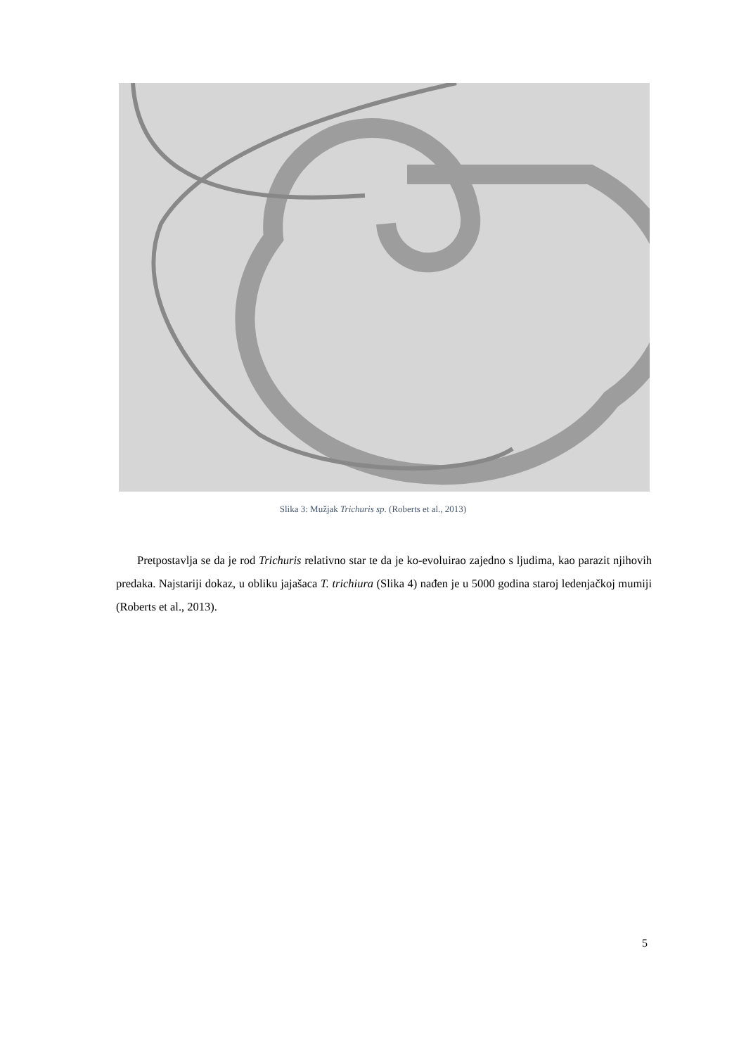Slika 3: Mužjak Trichuris sp. (Roberts et al., 2013)
Pretpostavlja se da je rod Trichuris relativno star te da je ko-evoluirao zajedno s ljudima, kao parazit njihovih predaka. Najstariji dokaz, u obliku jajašaca T. trichiura (Slika 4) nađen je u 5000 godina staroj ledenjačkoj mumiji (Roberts et al., 2013).
5